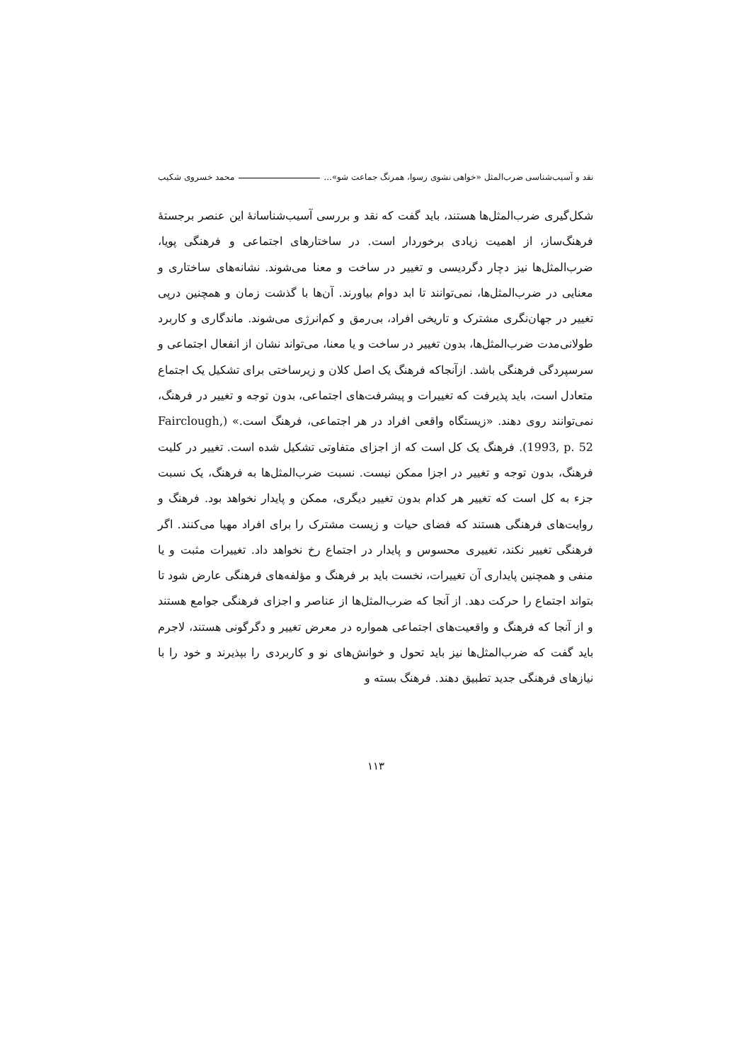نقد و آسیب‌شناسی ضرب‌المثل «خواهی نشوی رسوا، همرنگ جماعت شو»... محمد خسروی شکیب
شکل‌گیری ضرب‌المثل‌ها هستند، باید گفت که نقد و بررسی آسیب‌شناسانهٔ این عنصر برجستهٔ فرهنگ‌ساز، از اهمیت زیادی برخوردار است. در ساختارهای اجتماعی و فرهنگی پویا، ضرب‌المثل‌ها نیز دچار دگردیسی و تغییر در ساخت و معنا می‌شوند. نشانه‌های ساختاری و معنایی در ضرب‌المثل‌ها، نمی‌توانند تا ابد دوام بیاورند. آن‌ها با گذشت زمان و همچنین درپی تغییر در جهان‌نگری مشترک و تاریخی افراد، بی‌رمق و کم‌انرژی می‌شوند. ماندگاری و کاربرد طولانی‌مدت ضرب‌المثل‌ها، بدون تغییر در ساخت و یا معنا، می‌تواند نشان از انفعال اجتماعی و سرسپردگی فرهنگی باشد. ازآنجاکه فرهنگ یک اصل کلان و زیرساختی برای تشکیل یک اجتماع متعادل است، باید پذیرفت که تغییرات و پیشرفت‌های اجتماعی، بدون توجه و تغییر در فرهنگ، نمی‌توانند روی دهند. «زیستگاه واقعی افراد در هر اجتماعی، فرهنگ است.» (Fairclough, 1993, p. 52). فرهنگ یک کل است که از اجزای متفاوتی تشکیل شده است. تغییر در کلیت فرهنگ، بدون توجه و تغییر در اجزا ممکن نیست. نسبت ضرب‌المثل‌ها به فرهنگ، یک نسبت جزء به کل است که تغییر هر کدام بدون تغییر دیگری، ممکن و پایدار نخواهد بود. فرهنگ و روایت‌های فرهنگی هستند که فضای حیات و زیست مشترک را برای افراد مهیا می‌کنند. اگر فرهنگی تغییر نکند، تغییری محسوس و پایدار در اجتماع رخ نخواهد داد. تغییرات مثبت و یا منفی و همچنین پایداری آن تغییرات، نخست باید بر فرهنگ و مؤلفه‌های فرهنگی عارض شود تا بتواند اجتماع را حرکت دهد. از آنجا که ضرب‌المثل‌ها از عناصر و اجزای فرهنگی جوامع هستند و از آنجا که فرهنگ و واقعیت‌های اجتماعی همواره در معرض تغییر و دگرگونی هستند، لاجرم باید گفت که ضرب‌المثل‌ها نیز باید تحول و خوانش‌های نو و کاربردی را بپذیرند و خود را با نیازهای فرهنگی جدید تطبیق دهند. فرهنگ بسته و
۱۱۳